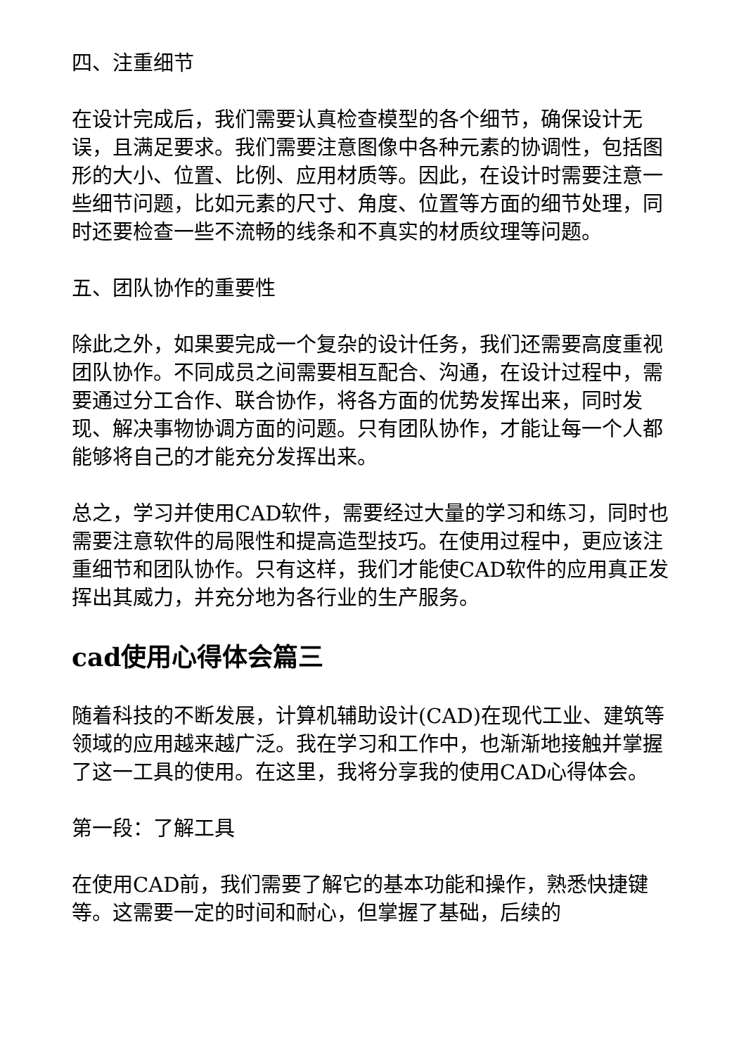四、注重细节
在设计完成后，我们需要认真检查模型的各个细节，确保设计无误，且满足要求。我们需要注意图像中各种元素的协调性，包括图形的大小、位置、比例、应用材质等。因此，在设计时需要注意一些细节问题，比如元素的尺寸、角度、位置等方面的细节处理，同时还要检查一些不流畅的线条和不真实的材质纹理等问题。
五、团队协作的重要性
除此之外，如果要完成一个复杂的设计任务，我们还需要高度重视团队协作。不同成员之间需要相互配合、沟通，在设计过程中，需要通过分工合作、联合协作，将各方面的优势发挥出来，同时发现、解决事物协调方面的问题。只有团队协作，才能让每一个人都能够将自己的才能充分发挥出来。
总之，学习并使用CAD软件，需要经过大量的学习和练习，同时也需要注意软件的局限性和提高造型技巧。在使用过程中，更应该注重细节和团队协作。只有这样，我们才能使CAD软件的应用真正发挥出其威力，并充分地为各行业的生产服务。
cad使用心得体会篇三
随着科技的不断发展，计算机辅助设计(CAD)在现代工业、建筑等领域的应用越来越广泛。我在学习和工作中，也渐渐地接触并掌握了这一工具的使用。在这里，我将分享我的使用CAD心得体会。
第一段：了解工具
在使用CAD前，我们需要了解它的基本功能和操作，熟悉快捷键等。这需要一定的时间和耐心，但掌握了基础，后续的